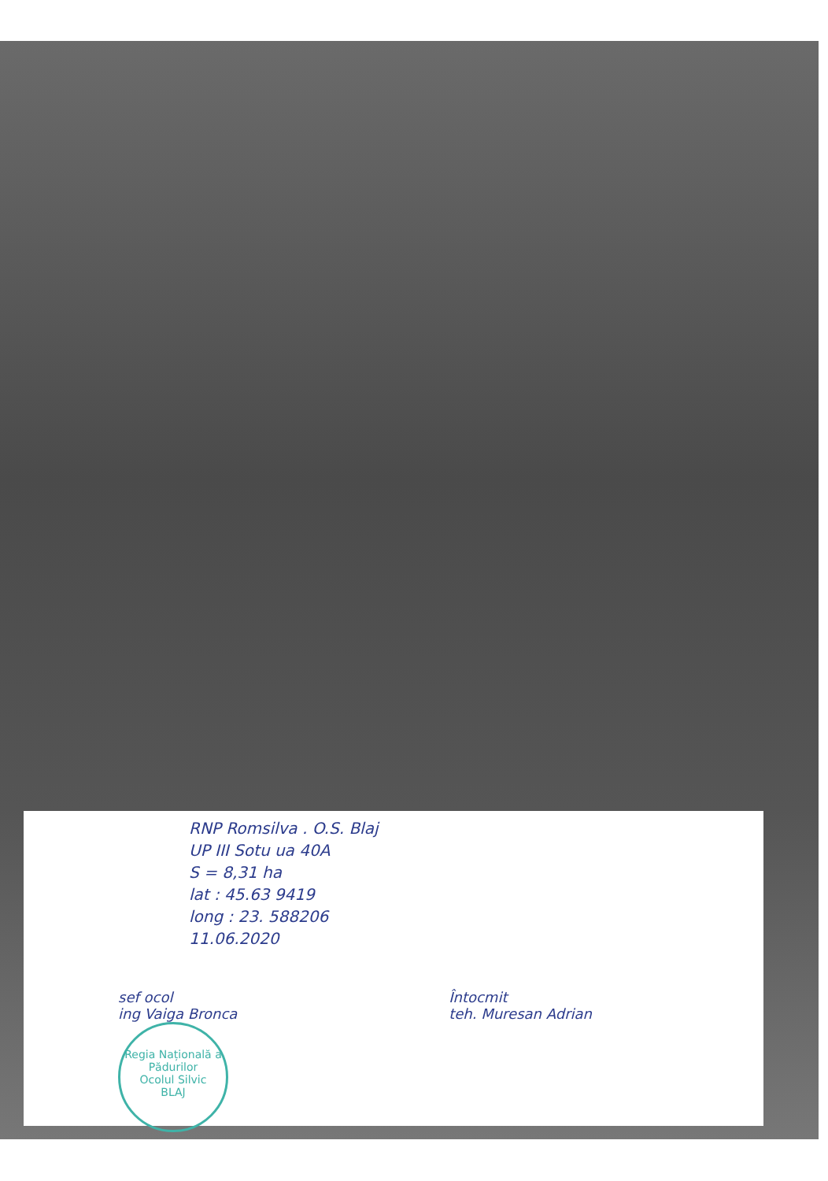RNP Romsilva . O.S. Blaj
UP III Sotu ua 40A
S = 8,31 ha
lat : 45.63 9419
long : 23. 588206
11.06.2020
sef ocol
ing Vaiga Bronca
Regia Națională a Pădurilor
Ocolul Silvic
BLAJ
Întocmit
teh. Muresan Adrian